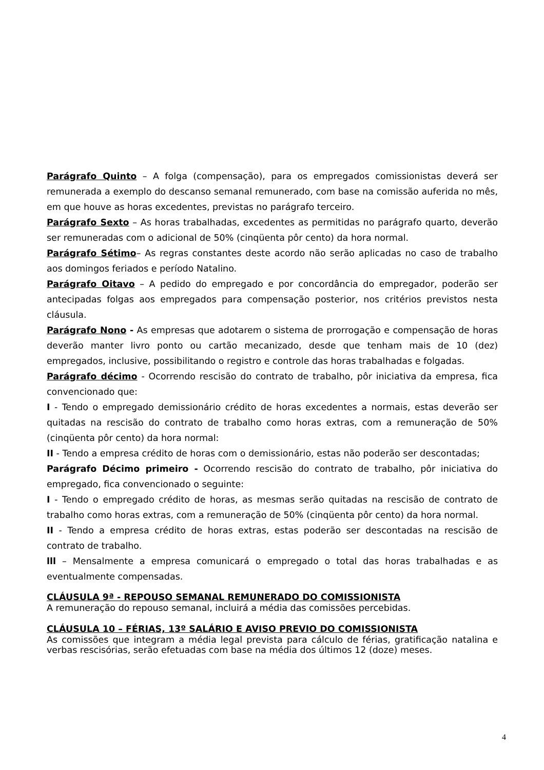Parágrafo Quinto – A folga (compensação), para os empregados comissionistas deverá ser remunerada a exemplo do descanso semanal remunerado, com base na comissão auferida no mês, em que houve as horas excedentes, previstas no parágrafo terceiro.
Parágrafo Sexto – As horas trabalhadas, excedentes as permitidas no parágrafo quarto, deverão ser remuneradas com o adicional de 50% (cinqüenta pôr cento) da hora normal.
Parágrafo Sétimo– As regras constantes deste acordo não serão aplicadas no caso de trabalho aos domingos feriados e período Natalino.
Parágrafo Oitavo – A pedido do empregado e por concordância do empregador, poderão ser antecipadas folgas aos empregados para compensação posterior, nos critérios previstos nesta cláusula.
Parágrafo Nono - As empresas que adotarem o sistema de prorrogação e compensação de horas deverão manter livro ponto ou cartão mecanizado, desde que tenham mais de 10 (dez) empregados, inclusive, possibilitando o registro e controle das horas trabalhadas e folgadas.
Parágrafo décimo - Ocorrendo rescisão do contrato de trabalho, pôr iniciativa da empresa, fica convencionado que:
I - Tendo o empregado demissionário crédito de horas excedentes a normais, estas deverão ser quitadas na rescisão do contrato de trabalho como horas extras, com a remuneração de 50% (cinqüenta pôr cento) da hora normal:
II - Tendo a empresa crédito de horas com o demissionário, estas não poderão ser descontadas;
Parágrafo Décimo primeiro - Ocorrendo rescisão do contrato de trabalho, pôr iniciativa do empregado, fica convencionado o seguinte:
I - Tendo o empregado crédito de horas, as mesmas serão quitadas na rescisão de contrato de trabalho como horas extras, com a remuneração de 50% (cinqüenta pôr cento) da hora normal.
II - Tendo a empresa crédito de horas extras, estas poderão ser descontadas na rescisão de contrato de trabalho.
lll – Mensalmente a empresa comunicará o empregado o total das horas trabalhadas e as eventualmente compensadas.
CLÁUSULA 9ª - REPOUSO SEMANAL REMUNERADO DO COMISSIONISTA
A remuneração do repouso semanal, incluirá a média das comissões percebidas.
CLÁUSULA 10 – FÉRIAS, 13º SALÁRIO E AVISO PREVIO DO COMISSIONISTA
As comissões que integram a média legal prevista para cálculo de férias, gratificação natalina e verbas rescisórias, serão efetuadas com base na média dos últimos 12 (doze) meses.
4